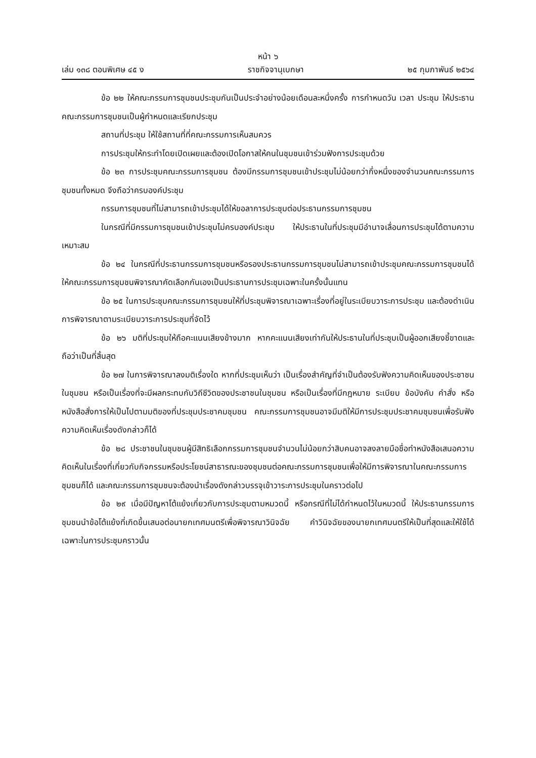หน้า ๖
เล่ม ๑๓๘ ตอนพิเศษ ๔๕ ง ราชกิจจานุเบกษา ๒๕ กุมภาพันธ์ ๒๕๖๔
ข้อ ๒๒ ให้คณะกรรมการชุมชนประชุมกันเป็นประจำอย่างน้อยเดือนละหนึ่งครั้ง การกำหนดวัน เวลา ประชุม ให้ประธานคณะกรรมการชุมชนเป็นผู้กำหนดและเรียกประชุม
สถานที่ประชุม ให้ใช้สถานที่ที่คณะกรรมการเห็นสมควร
การประชุมให้กระทำโดยเปิดเผยและต้องเปิดโอกาสให้คนในชุมชนเข้าร่วมฟังการประชุมด้วย
ข้อ ๒๓ การประชุมคณะกรรมการชุมชน ต้องมีกรรมการชุมชนเข้าประชุมไม่น้อยกว่ากึ่งหนึ่งของจำนวนคณะกรรมการชุมชนทั้งหมด จึงถือว่าครบองค์ประชุม
กรรมการชุมชนที่ไม่สามารถเข้าประชุมได้ให้ขอลาการประชุมต่อประธานกรรมการชุมชน
ในกรณีที่มีกรรมการชุมชนเข้าประชุมไม่ครบองค์ประชุม ให้ประธานในที่ประชุมมีอำนาจเลื่อนการประชุมได้ตามความเหมาะสม
ข้อ ๒๔ ในกรณีที่ประธานกรรมการชุมชนหรือรองประธานกรรมการชุมชนไม่สามารถเข้าประชุมคณะกรรมการชุมชนได้ ให้คณะกรรมการชุมชนพิจารณาคัดเลือกกันเองเป็นประธานการประชุมเฉพาะในครั้งนั้นแทน
ข้อ ๒๕ ในการประชุมคณะกรรมการชุมชนให้ที่ประชุมพิจารณาเฉพาะเรื่องที่อยู่ในระเบียบวาระการประชุม และต้องดำเนินการพิจารณาตามระเบียบวาระการประชุมที่จัดไว้
ข้อ ๒๖ มติที่ประชุมให้ถือคะแนนเสียงข้างมาก หากคะแนนเสียงเท่ากันให้ประธานในที่ประชุมเป็นผู้ออกเสียงชี้ขาดและถือว่าเป็นที่สิ้นสุด
ข้อ ๒๗ ในการพิจารณาลงมติเรื่องใด หากที่ประชุมเห็นว่า เป็นเรื่องสำคัญที่จำเป็นต้องรับฟังความคิดเห็นของประชาชนในชุมชน หรือเป็นเรื่องที่จะมีผลกระทบกับวิถีชีวิตของประชาชนในชุมชน หรือเป็นเรื่องที่มีกฎหมาย ระเบียบ ข้อบังคับ คำสั่ง หรือหนังสือสั่งการให้เป็นไปตามมติของที่ประชุมประชาคมชุมชน คณะกรรมการชุมชนอาจมีมติให้มีการประชุมประชาคมชุมชนเพื่อรับฟังความคิดเห็นเรื่องดังกล่าวก็ได้
ข้อ ๒๘ ประชาชนในชุมชนผู้มีสิทธิเลือกกรรมการชุมชนจำนวนไม่น้อยกว่าสิบคนอาจลงลายมือชื่อทำหนังสือเสนอความคิดเห็นในเรื่องที่เกี่ยวกับกิจกรรมหรือประโยชน์สาธารณะของชุมชนต่อคณะกรรมการชุมชนเพื่อให้มีการพิจารณาในคณะกรรมการชุมชนก็ได้ และคณะกรรมการชุมชนจะต้องนำเรื่องดังกล่าวบรรจุเข้าวาระการประชุมในคราวต่อไป
ข้อ ๒๙ เมื่อมีปัญหาโต้แย้งเกี่ยวกับการประชุมตามหมวดนี้ หรือกรณีที่ไม่ได้กำหนดไว้ในหมวดนี้ ให้ประธานกรรมการชุมชนนำข้อโต้แย้งที่เกิดขึ้นเสนอต่อนายกเทศมนตรีเพื่อพิจารณาวินิจฉัย คำวินิจฉัยของนายกเทศมนตรีให้เป็นที่สุดและให้ใช้ได้เฉพาะในการประชุมคราวนั้น